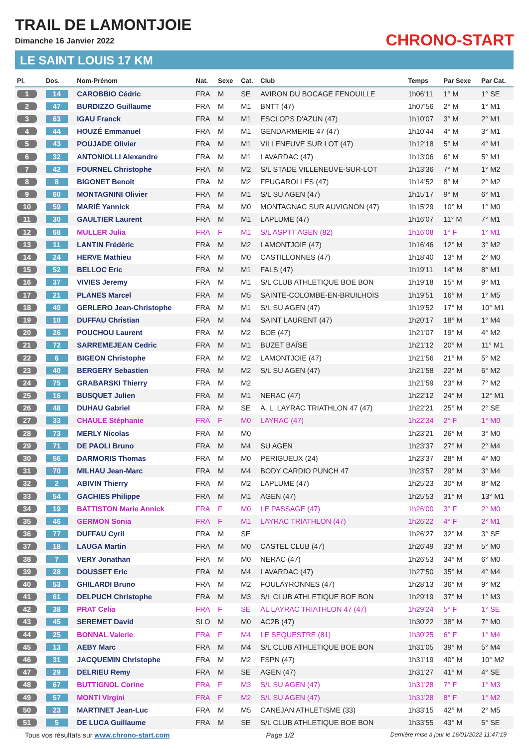TRAIL DE LAMONTJOIE
Dimanche 16 Janvier 2022 CHRONO-START
LE SAINT LOUIS 17 KM
| Pl. | Dos. | Nom-Prénom | Nat. | Sexe | Cat. | Club | Temps | Par Sexe | Par Cat. |
| --- | --- | --- | --- | --- | --- | --- | --- | --- | --- |
| 1 | 14 | CAROBBIO Cédric | FRA | M | SE | AVIRON DU BOCAGE FENOUILLE | 1h06'11 | 1° M | 1° SE |
| 2 | 47 | BURDIZZO Guillaume | FRA | M | M1 | BNTT (47) | 1h07'56 | 2° M | 1° M1 |
| 3 | 63 | IGAU Franck | FRA | M | M1 | ESCLOPS D'AZUN (47) | 1h10'07 | 3° M | 2° M1 |
| 4 | 44 | HOUZÉ Emmanuel | FRA | M | M1 | GENDARMERIE 47 (47) | 1h10'44 | 4° M | 3° M1 |
| 5 | 43 | POUJADE Olivier | FRA | M | M1 | VILLENEUVE SUR LOT (47) | 1h12'18 | 5° M | 4° M1 |
| 6 | 32 | ANTONIOLLI Alexandre | FRA | M | M1 | LAVARDAC (47) | 1h13'06 | 6° M | 5° M1 |
| 7 | 42 | FOURNEL Christophe | FRA | M | M2 | S/L STADE VILLENEUVE-SUR-LOT | 1h13'36 | 7° M | 1° M2 |
| 8 | 8 | BIGONET Benoit | FRA | M | M2 | FEUGAROLLES (47) | 1h14'52 | 8° M | 2° M2 |
| 9 | 60 | MONTAGNINI Olivier | FRA | M | M1 | S/L SU AGEN (47) | 1h15'17 | 9° M | 6° M1 |
| 10 | 59 | MARIÉ Yannick | FRA | M | M0 | MONTAGNAC SUR AUVIGNON (47) | 1h15'29 | 10° M | 1° M0 |
| 11 | 30 | GAULTIER Laurent | FRA | M | M1 | LAPLUME (47) | 1h16'07 | 11° M | 7° M1 |
| 12 | 68 | MULLER Julia | FRA | F | M1 | S/L ASPTT AGEN (82) | 1h16'08 | 1° F | 1° M1 |
| 13 | 11 | LANTIN Frédéric | FRA | M | M2 | LAMONTJOIE (47) | 1h16'46 | 12° M | 3° M2 |
| 14 | 24 | HERVE Mathieu | FRA | M | M0 | CASTILLONNES (47) | 1h18'40 | 13° M | 2° M0 |
| 15 | 52 | BELLOC Eric | FRA | M | M1 | FALS (47) | 1h19'11 | 14° M | 8° M1 |
| 16 | 37 | VIVIES Jeremy | FRA | M | M1 | S/L CLUB ATHLETIQUE BOE BON | 1h19'18 | 15° M | 9° M1 |
| 17 | 21 | PLANES Marcel | FRA | M | M5 | SAINTE-COLOMBE-EN-BRUILHOIS | 1h19'51 | 16° M | 1° M5 |
| 18 | 49 | GERLERO Jean-Christophe | FRA | M | M1 | S/L SU AGEN (47) | 1h19'52 | 17° M | 10° M1 |
| 19 | 10 | DUFFAU Christian | FRA | M | M4 | SAINT LAURENT (47) | 1h20'17 | 18° M | 1° M4 |
| 20 | 26 | POUCHOU Laurent | FRA | M | M2 | BOE (47) | 1h21'07 | 19° M | 4° M2 |
| 21 | 72 | SARREMEJEAN Cedric | FRA | M | M1 | BUZET BAÏSE | 1h21'12 | 20° M | 11° M1 |
| 22 | 6 | BIGEON Christophe | FRA | M | M2 | LAMONTJOIE (47) | 1h21'56 | 21° M | 5° M2 |
| 23 | 40 | BERGERY Sebastien | FRA | M | M2 | S/L SU AGEN (47) | 1h21'58 | 22° M | 6° M2 |
| 24 | 75 | GRABARSKI Thierry | FRA | M | M2 | | 1h21'59 | 23° M | 7° M2 |
| 25 | 16 | BUSQUET Julien | FRA | M | M1 | NERAC (47) | 1h22'12 | 24° M | 12° M1 |
| 26 | 48 | DUHAU Gabriel | FRA | M | SE | A. L .LAYRAC TRIATHLON 47 (47) | 1h22'21 | 25° M | 2° SE |
| 27 | 33 | CHAULE Stéphanie | FRA | F | M0 | LAYRAC (47) | 1h22'34 | 2° F | 1° M0 |
| 28 | 73 | MERLY Nicolas | FRA | M | M0 | | 1h23'21 | 26° M | 3° M0 |
| 29 | 71 | DE PAOLI Bruno | FRA | M | M4 | SU AGEN | 1h23'37 | 27° M | 2° M4 |
| 30 | 56 | DARMORIS Thomas | FRA | M | M0 | PERIGUEUX (24) | 1h23'37 | 28° M | 4° M0 |
| 31 | 70 | MILHAU Jean-Marc | FRA | M | M4 | BODY CARDIO PUNCH 47 | 1h23'57 | 29° M | 3° M4 |
| 32 | 2 | ABIVIN Thierry | FRA | M | M2 | LAPLUME (47) | 1h25'23 | 30° M | 8° M2 |
| 33 | 54 | GACHIES Philippe | FRA | M | M1 | AGEN (47) | 1h25'53 | 31° M | 13° M1 |
| 34 | 19 | BATTISTON Marie Annick | FRA | F | M0 | LE PASSAGE (47) | 1h26'00 | 3° F | 2° M0 |
| 35 | 46 | GERMON Sonia | FRA | F | M1 | LAYRAC TRIATHLON (47) | 1h26'22 | 4° F | 2° M1 |
| 36 | 77 | DUFFAU Cyril | FRA | M | SE | | 1h26'27 | 32° M | 3° SE |
| 37 | 18 | LAUGA Martin | FRA | M | M0 | CASTEL CLUB (47) | 1h26'49 | 33° M | 5° M0 |
| 38 | 7 | VERY Jonathan | FRA | M | M0 | NERAC (47) | 1h26'53 | 34° M | 6° M0 |
| 39 | 28 | DOUSSET Eric | FRA | M | M4 | LAVARDAC (47) | 1h27'50 | 35° M | 4° M4 |
| 40 | 53 | GHILARDI Bruno | FRA | M | M2 | FOULAYRONNES (47) | 1h28'13 | 36° M | 9° M2 |
| 41 | 61 | DELPUCH Christophe | FRA | M | M3 | S/L CLUB ATHLETIQUE BOE BON | 1h29'19 | 37° M | 1° M3 |
| 42 | 38 | PRAT Celia | FRA | F | SE | AL LAYRAC TRIATHLON 47 (47) | 1h29'24 | 5° F | 1° SE |
| 43 | 45 | SEREMET David | SLO | M | M0 | AC2B (47) | 1h30'22 | 38° M | 7° M0 |
| 44 | 25 | BONNAL Valerie | FRA | F | M4 | LE SEQUESTRE (81) | 1h30'25 | 6° F | 1° M4 |
| 45 | 13 | AEBY Marc | FRA | M | M4 | S/L CLUB ATHLETIQUE BOE BON | 1h31'05 | 39° M | 5° M4 |
| 46 | 31 | JACQUEMIN Christophe | FRA | M | M2 | FSPN (47) | 1h31'19 | 40° M | 10° M2 |
| 47 | 29 | DELRIEU Remy | FRA | M | SE | AGEN (47) | 1h31'27 | 41° M | 4° SE |
| 48 | 67 | BUTTIGNOL Corine | FRA | F | M3 | S/L SU AGEN (47) | 1h31'28 | 7° F | 1° M3 |
| 49 | 57 | MONTI Virgini | FRA | F | M2 | S/L SU AGEN (47) | 1h31'28 | 8° F | 1° M2 |
| 50 | 23 | MARTINET Jean-Luc | FRA | M | M5 | CANEJAN ATHLETISME (33) | 1h33'15 | 42° M | 2° M5 |
| 51 | 5 | DE LUCA Guillaume | FRA | M | SE | S/L CLUB ATHLETIQUE BOE BON | 1h33'55 | 43° M | 5° SE |
Tous vos résultats sur www.chrono-start.com Page 1/2 Dernière mise à jour le 16/01/2022 11:47:19